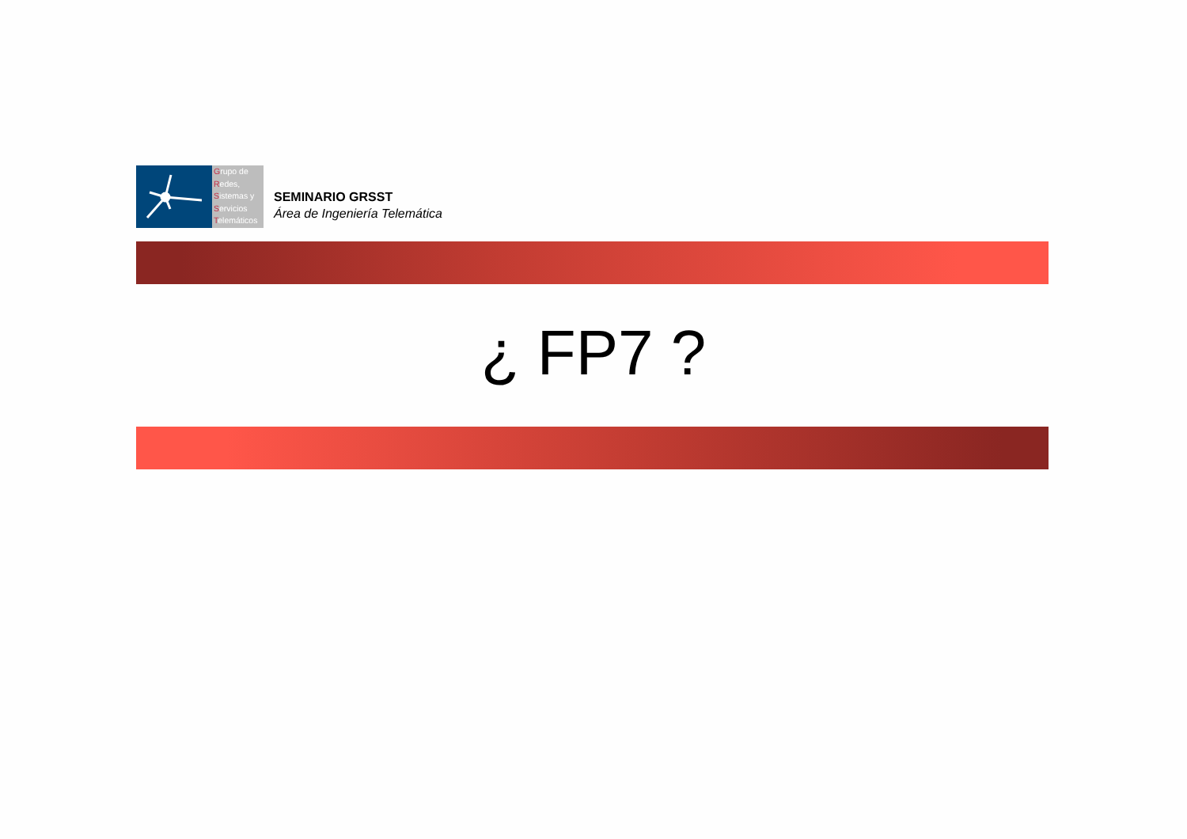Grupo de
Redes,
Sistemas y
Servicios
Telemáticos
SEMINARIO GRSST
Área de Ingeniería Telemática
¿ FP7 ?